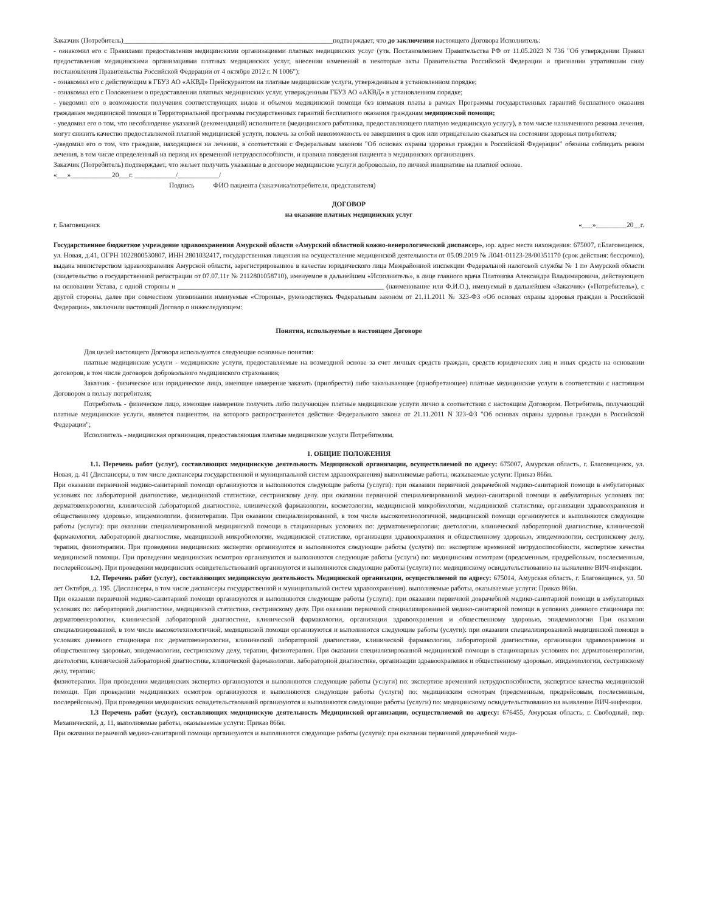Заказчик (Потребитель)_____________________________________________________________подтверждает, что до заключения настоящего Договора Исполнитель:
- ознакомил его с Правилами предоставления медицинскими организациями платных медицинских услуг (утв. Постановлением Правительства РФ от 11.05.2023 N 736 "Об утверждении Правил предоставления медицинскими организациями платных медицинских услуг, внесении изменений в некоторые акты Правительства Российской Федерации и признании утратившим силу постановления Правительства Российской Федерации от 4 октября 2012 г. N 1006");
- ознакомил его с действующим в ГБУЗ АО «АКВД» Прейскурантом на платные медицинские услуги, утвержденным в установленном порядке;
- ознакомил его с Положением о предоставлении платных медицинских услуг, утвержденным ГБУЗ АО «АКВД» в установленном порядке;
- уведомил его о возможности получения соответствующих видов и объемов медицинской помощи без взимания платы в рамках Программы государственных гарантий бесплатного оказания гражданам медицинской помощи и Территориальной программы государственных гарантий бесплатного оказания гражданам медицинской помощи;
- уведомил его о том, что несоблюдение указаний (рекомендаций) исполнителя (медицинского работника, предоставляющего платную медицинскую услугу), в том числе назначенного режима лечения, могут снизить качество предоставляемой платной медицинской услуги, повлечь за собой невозможность ее завершения в срок или отрицательно сказаться на состоянии здоровья потребителя;
-уведомил его о том, что граждане, находящиеся на лечении, в соответствии с Федеральным законом "Об основах охраны здоровья граждан в Российской Федерации" обязаны соблюдать режим лечения, в том числе определенный на период их временной нетрудоспособности, и правила поведения пациента в медицинских организациях.
Заказчик (Потребитель) подтверждает, что желает получить указанные в договоре медицинские услуги добровольно, по личной инициативе на платной основе.
«___»____________20___г. ____________/____________/
Подпись ФИО пациента (заказчика/потребителя, представителя)
ДОГОВОР
на оказание платных медицинских услуг
г. Благовещенск «___»_________20__г.
Государственное бюджетное учреждение здравоохранения Амурской области «Амурский областной кожно-венерологический диспансер», юр. адрес места нахождения: 675007, г.Благовещенск, ул. Новая, д.41, ОГРН 1022800530807, ИНН 2801032417, государственная лицензия на осуществление медицинской деятельности от 05.09.2019 № Л041-01123-28/00351170 (срок действия: бессрочно), выдана министерством здравоохранения Амурской области, зарегистрированное в качестве юридического лица Межрайонной инспекции Федеральной налоговой службы № 1 по Амурской области (свидетельство о государственной регистрации от 07.07.11г № 2112801058710), именуемое в дальнейшем «Исполнитель», в лице главного врача Платонова Александра Владимировича, действующего на основании Устава, с одной стороны и ____________________________________________________________ (наименование или Ф.И.О.), именуемый в дальнейшем «Заказчик» («Потребитель»), с другой стороны, далее при совместном упоминании именуемые «Стороны», руководствуясь Федеральным законом от 21.11.2011 № 323-ФЗ «Об основах охраны здоровья граждан в Российской Федерации», заключили настоящий Договор о нижеследующем:
Понятия, используемые в настоящем Договоре
Для целей настоящего Договора используются следующие основные понятия:
платные медицинские услуги - медицинские услуги, предоставляемые на возмездной основе за счет личных средств граждан, средств юридических лиц и иных средств на основании договоров, в том числе договоров добровольного медицинского страхования;
Заказчик - физическое или юридическое лицо, имеющее намерение заказать (приобрести) либо заказывающее (приобретающее) платные медицинские услуги в соответствии с настоящим Договором в пользу потребителя;
Потребитель - физическое лицо, имеющее намерение получить либо получающее платные медицинские услуги лично в соответствии с настоящим Договором. Потребитель, получающий платные медицинские услуги, является пациентом, на которого распространяется действие Федерального закона от 21.11.2011 N 323-ФЗ "Об основах охраны здоровья граждан в Российской Федерации";
Исполнитель - медицинская организация, предоставляющая платные медицинские услуги Потребителям.
1. ОБЩИЕ ПОЛОЖЕНИЯ
1.1. Перечень работ (услуг), составляющих медицинскую деятельность Медицинской организации, осуществляемой по адресу: 675007, Амурская область, г. Благовещенск, ул. Новая, д. 41 (Диспансеры, в том числе диспансеры государственной и муниципальной систем здравоохранения) выполняемые работы, оказываемые услуги: Приказ 866н.
При оказании первичной медико-санитарной помощи организуются и выполняются следующие работы (услуги): при оказании первичной доврачебной медико-санитарной помощи в амбулаторных условиях по: лабораторной диагностике, медицинской статистике, сестринскому делу. при оказании первичной специализированной медико-санитарной помощи в амбулаторных условиях по: дерматовенерологии, клинической лабораторной диагностике, клинической фармакологии, косметологии, медицинской микробиологии, медицинской статистике, организации здравоохранения и общественному здоровью, эпидемиологии. физиотерапии. При оказании специализированной, в том числе высокотехнологичной, медицинской помощи организуются и выполняются следующие работы (услуги): при оказании специализированной медицинской помощи в стационарных условиях по: дерматовенерологии; диетологии, клинической лабораторной диагностике, клинической фармакологии, лабораторной диагностике, медицинской микробиологии, медицинской статистике, организации здравоохранения и общественному здоровью, эпидемиологии, сестринскому делу, терапии, физиотерапии. При проведении медицинских экспертиз организуются и выполняются следующие работы (услуги) по: экспертизе временной нетрудоспособности, экспертизе качества медицинской помощи. При проведении медицинских осмотров организуются и выполняются следующие работы (услуги) по: медицинским осмотрам (предсменным, предрейсовым, послесменным, послерейсовым). При проведении медицинских освидетельствований организуются и выполняются следующие работы (услуги) по: медицинскому освидетельствованию на выявление ВИЧ-инфекции.
1.2. Перечень работ (услуг), составляющих медицинскую деятельность Медицинской организации, осуществляемой по адресу: 675014, Амурская область, г. Благовещенск, ул. 50 лет Октября, д. 195. (Диспансеры, в том числе диспансеры государственной и муниципальной систем здравоохранения). выполняемые работы, оказываемые услуги: Приказ 866н.
При оказании первичной медико-санитарной помощи организуются и выполняются следующие работы (услуги): при оказании первичной доврачебной медико-санитарной помощи в амбулаторных условиях по: лабораторной диагностике, медицинской статистике, сестринскому делу. При оказании первичной специализированной медико-санитарной помощи в условиях дневного стационара по: дерматовенерологии, клинической лабораторной диагностике, клинической фармакологии, организации здравоохранения и общественному здоровью, эпидемиологии При оказании специализированной, в том числе высокотехнологичной, медицинской помощи организуются и выполняются следующие работы (услуги): при оказании специализированной медицинской помощи в условиях дневного стационара по: дерматовенерологии, клинической лабораторной диагностике, клинической фармакологии, лабораторной диагностике, организации здравоохранения и общественному здоровью, эпидемиологии, сестринскому делу, терапии, физиотерапии. При оказании специализированной медицинской помощи в стационарных условиях по: дерматовенерологии, диетологии, клинической лабораторной диагностике, клинической фармакологии. лабораторной диагностике, организации здравоохранения и общественному здоровью, эпидемиологии, сестринскому делу, терапии;
физиотерапии. При проведении медицинских экспертиз организуются и выполняются следующие работы (услуги) по: экспертизе временной нетрудоспособности, экспертизе качества медицинской помощи. При проведении медицинских осмотров организуются и выполняются следующие работы (услуги) по: медицинским осмотрам (предсменным, предрейсовым, послесменным, послерейсовым). При проведении медицинских освидетельствований организуются и выполняются следующие работы (услуги) по: медицинскому освидетельствованию на выявление ВИЧ-инфекции.
1.3 Перечень работ (услуг), составляющих медицинскую деятельность Медицинской организации, осуществляемой по адресу: 676455, Амурская область, г. Свободный, пер. Механический, д. 11, выполняемые работы, оказываемые услуги: Приказ 866н.
При оказании первичной медико-санитарной помощи организуются и выполняются следующие работы (услуги): при оказании первичной доврачебной меди-